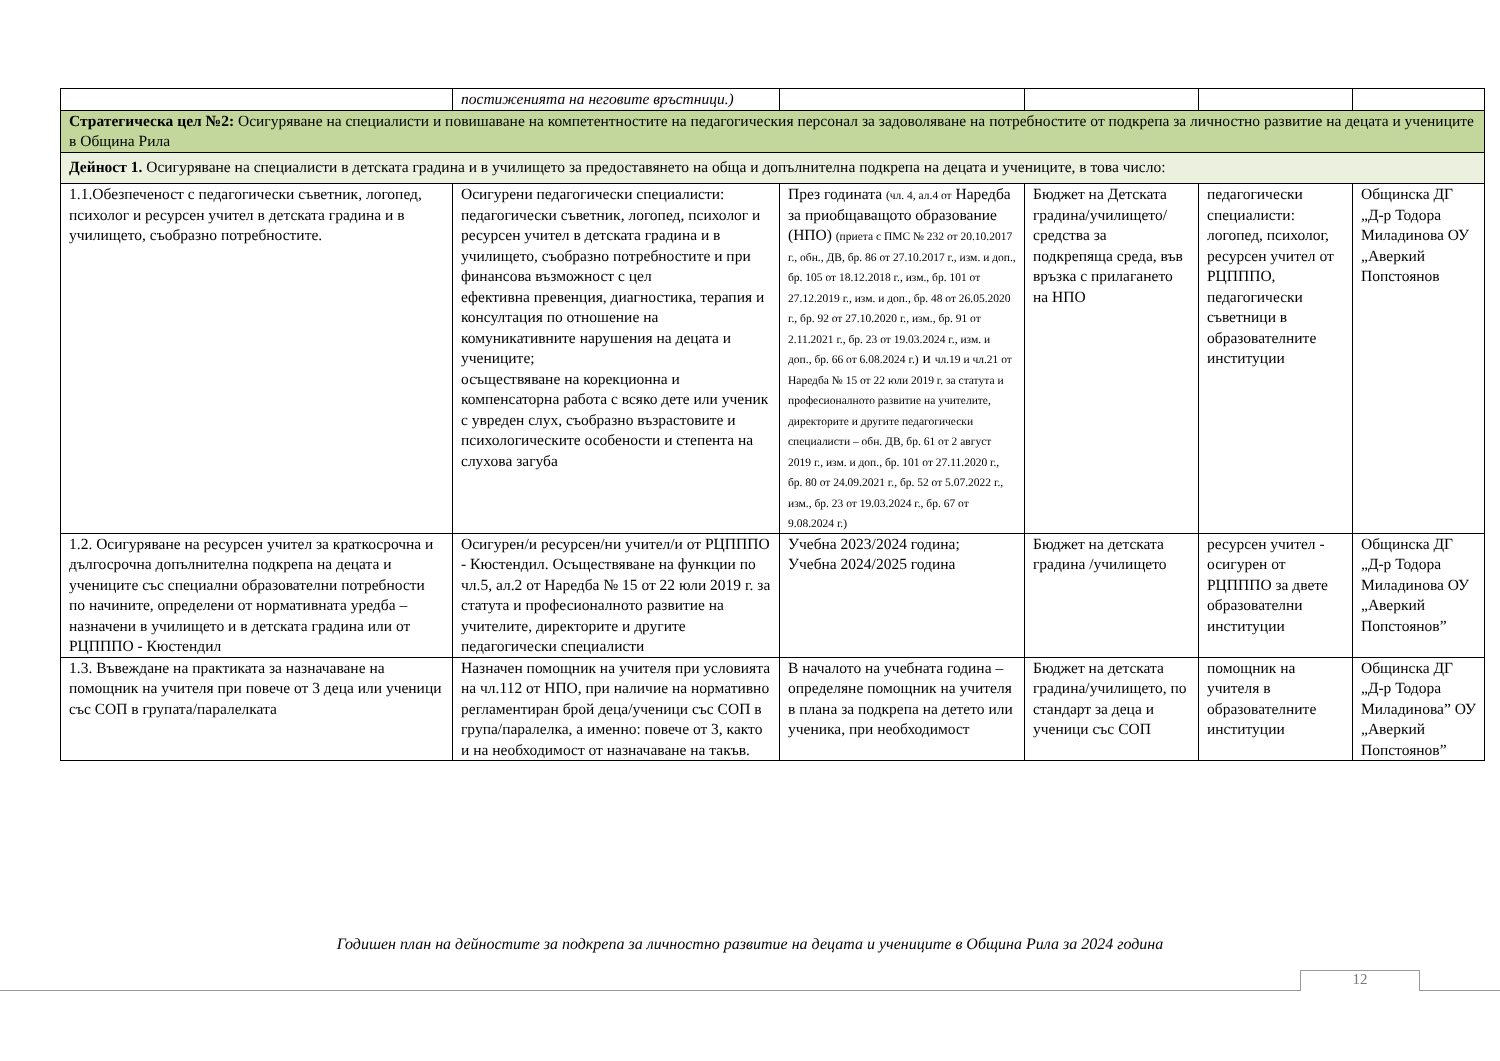| | постиженията на неговите връстници.) | | | | |
| Стратегическа цел №2: Осигуряване на специалисти и повишаване на компетентностите на педагогическия персонал за задоволяване на потребностите от подкрепа за личностно развитие на децата и учениците в Община Рила | | | | | |
| Дейност 1. Осигуряване на специалисти в детската градина и в училището за предоставянето на обща и допълнителна подкрепа на децата и учениците, в това число: | | | | | |
| 1.1.Обезпеченост с педагогически съветник, логопед, психолог и ресурсен учител в детската градина и в училището, съобразно потребностите. | Осигурени педагогически специалисти: педагогически съветник, логопед, психолог и ресурсен учител в детската градина и в училището, съобразно потребностите и при финансова възможност с цел ефективна превенция, диагностика, терапия и консултация по отношение на комуникативните нарушения на децата и учениците; осъществяване на корекционна и компенсаторна работа с всяко дете или ученик с увреден слух, съобразно възрастовите и психологическите особености и степента на слухова загуба | През годината (чл. 4, ал.4 от Наредба за приобщаващото образование (НПО) (приета с ПМС № 232 от 20.10.2017 г., обн., ДВ, бр. 86 от 27.10.2017 г., изм. и доп., бр. 105 от 18.12.2018 г., изм., бр. 101 от 27.12.2019 г., изм. и доп., бр. 48 от 26.05.2020 г., бр. 92 от 27.10.2020 г., изм., бр. 91 от 2.11.2021 г., бр. 23 от 19.03.2024 г., изм. и доп., бр. 66 от 6.08.2024 г.) и чл.19 и чл.21 от Наредба № 15 от 22 юли 2019 г. за статута и професионалното развитие на учителите, директорите и другите педагогически специалисти – обн. ДВ, бр. 61 от 2 август 2019 г., изм. и доп., бр. 101 от 27.11.2020 г., бр. 80 от 24.09.2021 г., бр. 52 от 5.07.2022 г., изм., бр. 23 от 19.03.2024 г., бр. 67 от 9.08.2024 г.) | Бюджет на Детската градина/училището/ средства за подкрепяща среда, във връзка с прилагането на НПО | педагогически специалисти: логопед, психолог, ресурсен учител от РЦПППО, педагогически съветници в образователните институции | Общинска ДГ „Д-р Тодора Миладинова ОУ „Аверкий Попстоянов |
| 1.2. Осигуряване на ресурсен учител за краткосрочна и дългосрочна допълнителна подкрепа на децата и учениците със специални образователни потребности по начините, определени от нормативната уредба – назначени в училището и в детската градина или от РЦПППО - Кюстендил | Осигурен/и ресурсен/ни учител/и от РЦПППО - Кюстендил. Осъществяване на функции по чл.5, ал.2 от Наредба № 15 от 22 юли 2019 г. за статута и професионалното развитие на учителите, директорите и другите педагогически специалисти | Учебна 2023/2024 година; Учебна 2024/2025 година | Бюджет на детската градина /училището | ресурсен учител - осигурен от РЦПППО за двете образователни институции | Общинска ДГ „Д-р Тодора Миладинова ОУ „Аверкий Попстоянов” |
| 1.3. Въвеждане на практиката за назначаване на помощник на учителя при повече от 3 деца или ученици със СОП в групата/паралелката | Назначен помощник на учителя при условията на чл.112 от НПО, при наличие на нормативно регламентиран брой деца/ученици със СОП в група/паралелка, а именно: повече от 3, както и на необходимост от назначаване на такъв. | В началото на учебната година – определяне помощник на учителя в плана за подкрепа на детето или ученика, при необходимост | Бюджет на детската градина/училището, по стандарт за деца и ученици със СОП | помощник на учителя в образователните институции | Общинска ДГ „Д-р Тодора Миладинова” ОУ „Аверкий Попстоянов” |
Годишен план на дейностите за подкрепа за личностно развитие на децата и учениците в Община Рила за 2024 година
12